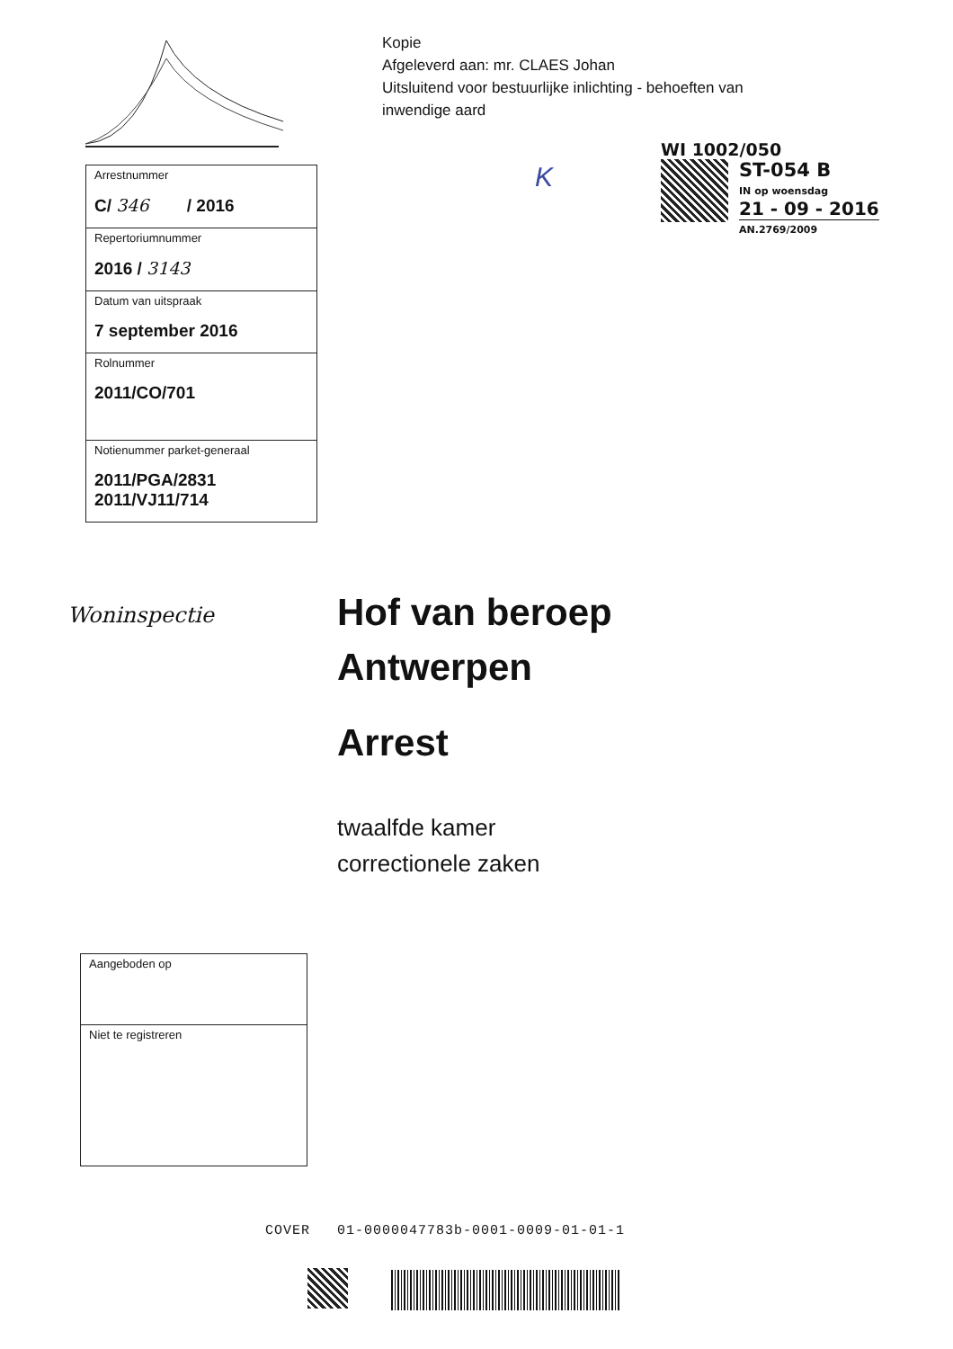Kopie
Afgeleverd aan: mr. CLAES Johan
Uitsluitend voor bestuurlijke inlichting - behoeften van inwendige aard
K
WI 1002/050
ST-054 B
IN op woensdag
21 - 09 - 2016
AN.2769/2009
| Arrestnummer C/ 346 / 2016 |
| Repertoriumnummer 2016 / 3143 |
| Datum van uitspraak 7 september 2016 |
| Rolnummer 2011/CO/701 |
| Notienummer parket-generaal 2011/PGA/2831 2011/VJ11/714 |
Woninspectie
Hof van beroep
Antwerpen
Arrest
twaalfde kamer
correctionele zaken
| Aangeboden op |
| Niet te registreren |
COVER 01-0000047783b-0001-0009-01-01-1